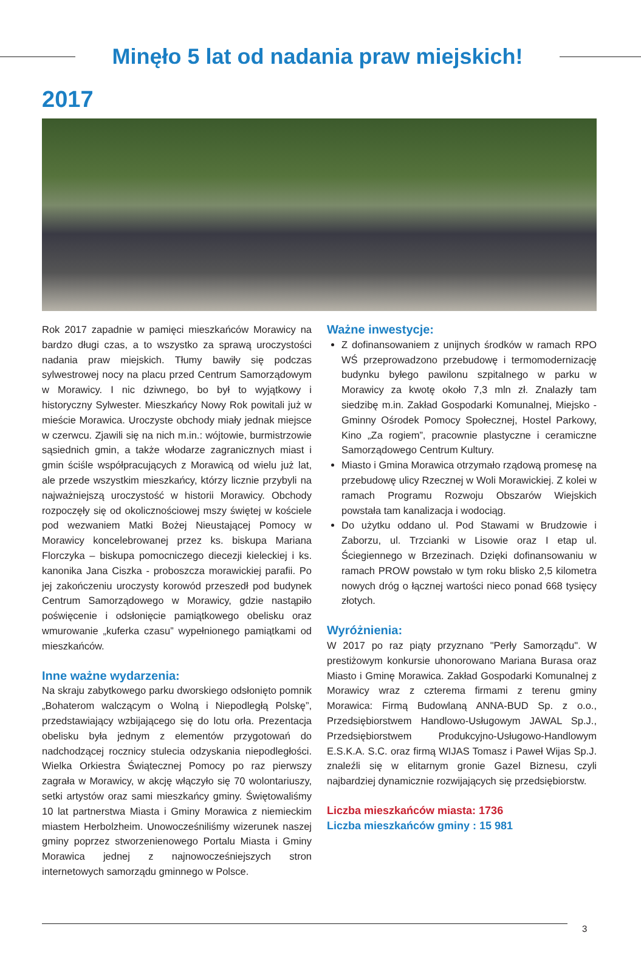Minęło 5 lat od nadania praw miejskich!
2017
Rok 2017 zapadnie w pamięci mieszkańców Morawicy na bardzo długi czas, a to wszystko za sprawą uroczystości nadania praw miejskich. Tłumy bawiły się podczas sylwestrowej nocy na placu przed Centrum Samorządowym w Morawicy. I nic dziwnego, bo był to wyjątkowy i historyczny Sylwester. Mieszkańcy Nowy Rok powitali już w mieście Morawica. Uroczyste obchody miały jednak miejsce w czerwcu. Zjawili się na nich m.in.: wójtowie, burmistrzowie sąsiednich gmin, a także włodarze zagranicznych miast i gmin ściśle współpracujących z Morawicą od wielu już lat, ale przede wszystkim mieszkańcy, którzy licznie przybyli na najważniejszą uroczystość w historii Morawicy. Obchody rozpoczęły się od okolicznościowej mszy świętej w kościele pod wezwaniem Matki Bożej Nieustającej Pomocy w Morawicy koncelebrowanej przez ks. biskupa Mariana Florczyka – biskupa pomocniczego diecezji kieleckiej i ks. kanonika Jana Ciszka - proboszcza morawickiej parafii. Po jej zakończeniu uroczysty korowód przeszedł pod budynek Centrum Samorządowego w Morawicy, gdzie nastąpiło poświęcenie i odsłonięcie pamiątkowego obelisku oraz wmurowanie „kuferka czasu” wypełnionego pamiątkami od mieszkańców.
Inne ważne wydarzenia:
Na skraju zabytkowego parku dworskiego odsłonięto pomnik „Bohaterom walczącym o Wolną i Niepodległą Polskę”, przedstawiający wzbijającego się do lotu orła. Prezentacja obelisku była jednym z elementów przygotowań do nadchodzącej rocznicy stulecia odzyskania niepodległości. Wielka Orkiestra Świątecznej Pomocy po raz pierwszy zagrała w Morawicy, w akcję włączyło się 70 wolontariuszy, setki artystów oraz sami mieszkańcy gminy. Świętowaliśmy 10 lat partnerstwa Miasta i Gminy Morawica z niemieckim miastem Herbolzheim. Unowocześniliśmy wizerunek naszej gminy poprzez stworzenienowego Portalu Miasta i Gminy Morawica jednej z najnowocześniejszych stron internetowych samorządu gminnego w Polsce.
Ważne inwestycje:
Z dofinansowaniem z unijnych środków w ramach RPO WŚ przeprowadzono przebudowę i termomodernizację budynku byłego pawilonu szpitalnego w parku w Morawicy za kwotę około 7,3 mln zł. Znalazły tam siedzibę m.in. Zakład Gospodarki Komunalnej, Miejsko -Gminny Ośrodek Pomocy Społecznej, Hostel Parkowy, Kino „Za rogiem”, pracownie plastyczne i ceramiczne Samorządowego Centrum Kultury.
Miasto i Gmina Morawica otrzymało rządową promesę na przebudowę ulicy Rzecznej w Woli Morawickiej. Z kolei w ramach Programu Rozwoju Obszarów Wiejskich powstała tam kanalizacja i wodociąg.
Do użytku oddano ul. Pod Stawami w Brudzowie i Zaborzu, ul. Trzcianki w Lisowie oraz I etap ul. Ściegiennego w Brzezinach. Dzięki dofinansowaniu w ramach PROW powstało w tym roku blisko 2,5 kilometra nowych dróg o łącznej wartości nieco ponad 668 tysięcy złotych.
Wyróżnienia:
W 2017 po raz piąty przyznano "Perły Samorządu". W prestiżowym konkursie uhonorowano Mariana Burasa oraz Miasto i Gminę Morawica. Zakład Gospodarki Komunalnej z Morawicy wraz z czterema firmami z terenu gminy Morawica: Firmą Budowlaną ANNA-BUD Sp. z o.o., Przedsiębiorstwem Handlowo-Usługowym JAWAL Sp.J., Przedsiębiorstwem Produkcyjno-Usługowo-Handlowym E.S.K.A. S.C. oraz firmą WIJAS Tomasz i Paweł Wijas Sp.J. znaleźli się w elitarnym gronie Gazel Biznesu, czyli najbardziej dynamicznie rozwijających się przedsiębiorstw.
Liczba mieszkańców miasta: 1736
Liczba mieszkańców gminy : 15 981
3